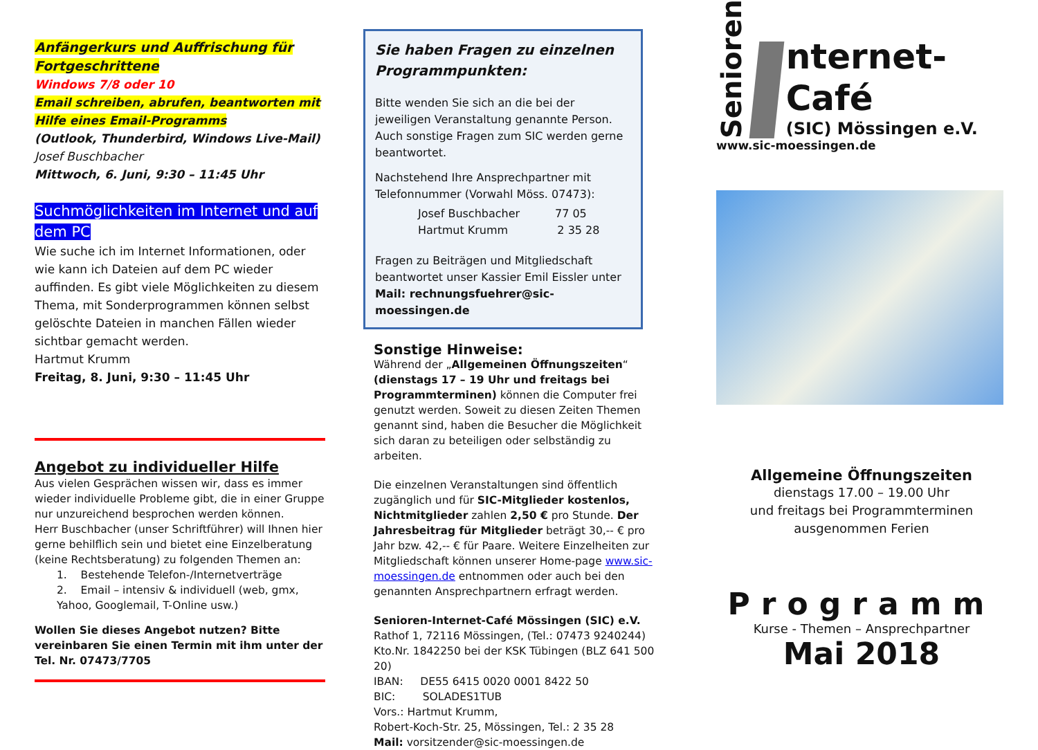Anfängerkurs und Auffrischung für Fortgeschrittene
Windows 7/8 oder 10
Email schreiben, abrufen, beantworten mit Hilfe eines Email-Programms
(Outlook, Thunderbird, Windows Live-Mail)
Josef Buschbacher
Mittwoch, 6. Juni, 9:30 – 11:45 Uhr
Suchmöglichkeiten im Internet und auf dem PC
Wie suche ich im Internet Informationen, oder wie kann ich Dateien auf dem PC wieder auffinden. Es gibt viele Möglichkeiten zu diesem Thema, mit Sonderprogrammen können selbst gelöschte Dateien in manchen Fällen wieder sichtbar gemacht werden.
Hartmut Krumm
Freitag, 8. Juni, 9:30 – 11:45 Uhr
Angebot zu individueller Hilfe
Aus vielen Gesprächen wissen wir, dass es immer wieder individuelle Probleme gibt, die in einer Gruppe nur unzureichend besprochen werden können.
Herr Buschbacher (unser Schriftführer) will Ihnen hier gerne behilflich sein und bietet eine Einzelberatung (keine Rechtsberatung) zu folgenden Themen an:
1. Bestehende Telefon-/Internetverträge
2. Email – intensiv & individuell (web, gmx, Yahoo, Googlemail, T-Online usw.)
Wollen Sie dieses Angebot nutzen? Bitte vereinbaren Sie einen Termin mit ihm unter der Tel. Nr. 07473/7705
Sie haben Fragen zu einzelnen Programmpunkten:
Bitte wenden Sie sich an die bei der jeweiligen Veranstaltung genannte Person. Auch sonstige Fragen zum SIC werden gerne beantwortet.
Nachstehend Ihre Ansprechpartner mit Telefonnummer (Vorwahl Möss. 07473):
Josef Buschbacher 77 05
Hartmut Krumm 2 35 28
Fragen zu Beiträgen und Mitgliedschaft beantwortet unser Kassier Emil Eissler unter
Mail: rechnungsfuehrer@sic-moessingen.de
Sonstige Hinweise:
Während der „Allgemeinen Öffnungszeiten“ (dienstags 17 – 19 Uhr und freitags bei Programmterminen) können die Computer frei genutzt werden. Soweit zu diesen Zeiten Themen genannt sind, haben die Besucher die Möglichkeit sich daran zu beteiligen oder selbständig zu arbeiten.
Die einzelnen Veranstaltungen sind öffentlich zugänglich und für SIC-Mitglieder kostenlos, Nichtmitglieder zahlen 2,50 € pro Stunde. Der Jahresbeitrag für Mitglieder beträgt 30,-- € pro Jahr bzw. 42,-- € für Paare. Weitere Einzelheiten zur Mitgliedschaft können unserer Home-page www.sic-moessingen.de entnommen oder auch bei den genannten Ansprechpartnern erfragt werden.
Senioren-Internet-Café Mössingen (SIC) e.V.
Rathof 1, 72116 Mössingen, (Tel.: 07473 9240244)
Kto.Nr. 1842250 bei der KSK Tübingen (BLZ 641 500 20)
IBAN: DE55 6415 0020 0001 8422 50
BIC: SOLADES1TUB
Vors.: Hartmut Krumm,
Robert-Koch-Str. 25, Mössingen, Tel.: 2 35 28
Mail: vorsitzender@sic-moessingen.de
Senioren
nternet-Café
(SIC) Mössingen e.V.
www.sic-moessingen.de
Allgemeine Öffnungszeiten
dienstags 17.00 – 19.00 Uhr
und freitags bei Programmterminen
ausgenommen Ferien
Programm
Kurse - Themen – Ansprechpartner
Mai 2018